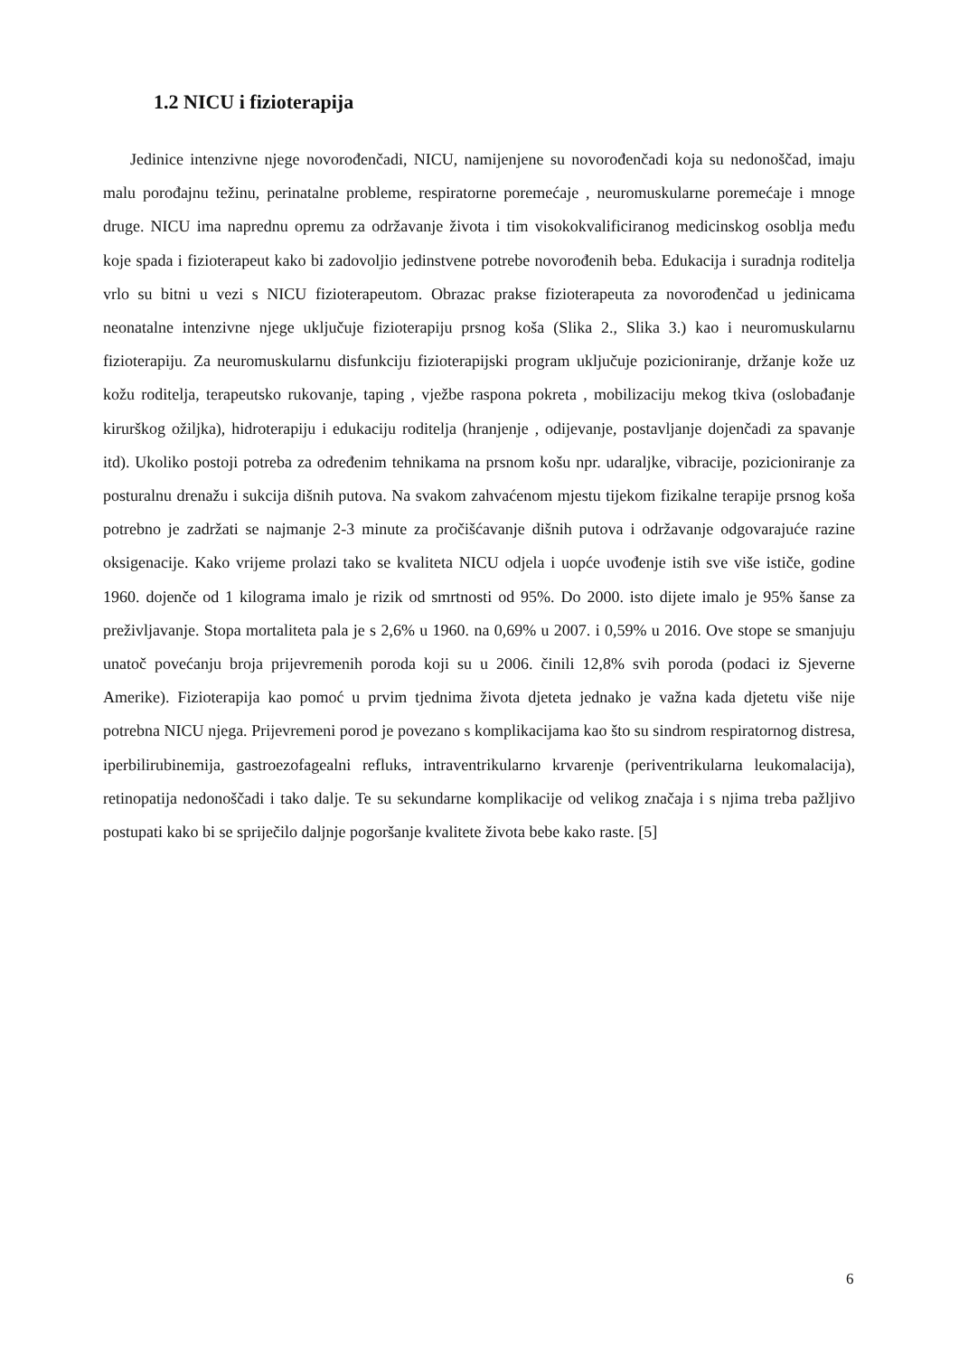1.2 NICU i fizioterapija
Jedinice intenzivne njege novorođenčadi, NICU, namijenjene su novorođenčadi koja su nedonoščad, imaju malu porođajnu težinu, perinatalne probleme, respiratorne poremećaje , neuromuskularne poremećaje i mnoge druge. NICU ima naprednu opremu za održavanje života i tim visokokvalificiranog medicinskog osoblja među koje spada i fizioterapeut kako bi zadovoljio jedinstvene potrebe novorođenih beba. Edukacija i suradnja roditelja vrlo su bitni u vezi s NICU fizioterapeutom. Obrazac prakse fizioterapeuta za novorođenčad u jedinicama neonatalne intenzivne njege uključuje fizioterapiju prsnog koša (Slika 2., Slika 3.) kao i neuromuskularnu fizioterapiju. Za neuromuskularnu disfunkciju fizioterapijski program uključuje pozicioniranje, držanje kože uz kožu roditelja, terapeutsko rukovanje, taping , vježbe raspona pokreta , mobilizaciju mekog tkiva (oslobađanje kirurškog ožiljka), hidroterapiju i edukaciju roditelja (hranjenje , odijevanje, postavljanje dojenčadi za spavanje itd). Ukoliko postoji potreba za određenim tehnikama na prsnom košu npr. udaraljke, vibracije, pozicioniranje za posturalnu drenažu i sukcija dišnih putova. Na svakom zahvaćenom mjestu tijekom fizikalne terapije prsnog koša potrebno je zadržati se najmanje 2-3 minute za pročišćavanje dišnih putova i održavanje odgovarajuće razine oksigenacije. Kako vrijeme prolazi tako se kvaliteta NICU odjela i uopće uvođenje istih sve više ističe, godine 1960. dojenče od 1 kilograma imalo je rizik od smrtnosti od 95%. Do 2000. isto dijete imalo je 95% šanse za preživljavanje. Stopa mortaliteta pala je s 2,6% u 1960. na 0,69% u 2007. i 0,59% u 2016. Ove stope se smanjuju unatoč povećanju broja prijevremenih poroda koji su u 2006. činili 12,8% svih poroda (podaci iz Sjeverne Amerike). Fizioterapija kao pomoć u prvim tjednima života djeteta jednako je važna kada djetetu više nije potrebna NICU njega. Prijevremeni porod je povezano s komplikacijama kao što su sindrom respiratornog distresa, iperbilirubinemija, gastroezofagealni refluks, intraventrikularno krvarenje (periventrikularna leukomalacija), retinopatija nedonoščadi i tako dalje. Te su sekundarne komplikacije od velikog značaja i s njima treba pažljivo postupati kako bi se spriječilo daljnje pogoršanje kvalitete života bebe kako raste. [5]
6